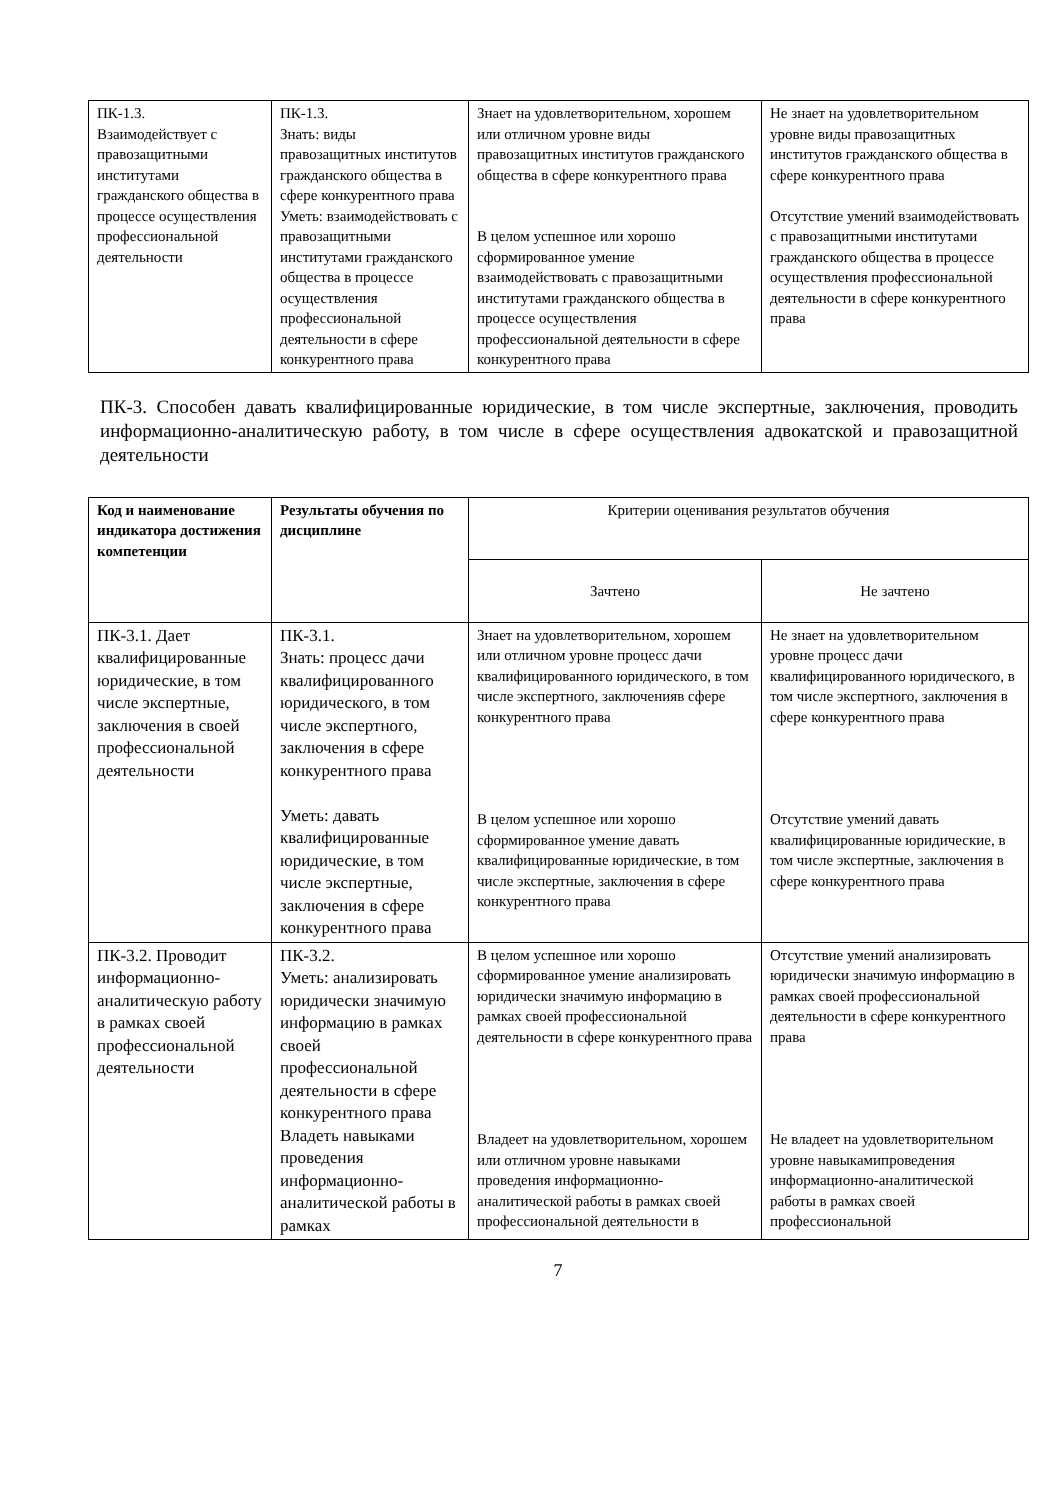| ПК-1.3. Взаимодействует с правозащитными институтами гражданского общества в процессе осуществления профессиональной деятельности | ПК-1.3. Знать: виды правозащитных институтов гражданского общества в сфере конкурентного права Уметь: взаимодействовать с правозащитными институтами гражданского общества в процессе осуществления профессиональной деятельности в сфере конкурентного права | Знает на удовлетворительном, хорошем или отличном уровне виды правозащитных институтов гражданского общества в сфере конкурентного права В целом успешное или хорошо сформированное умение взаимодействовать с правозащитными институтами гражданского общества в процессе осуществления профессиональной деятельности в сфере конкурентного права | Не знает на удовлетворительном уровне виды правозащитных институтов гражданского общества в сфере конкурентного права Отсутствие умений взаимодействовать с правозащитными институтами гражданского общества в процессе осуществления профессиональной деятельности в сфере конкурентного права |
ПК-3. Способен давать квалифицированные юридические, в том числе экспертные, заключения, проводить информационно-аналитическую работу, в том числе в сфере осуществления адвокатской и правозащитной деятельности
| Код и наименование индикатора достижения компетенции | Результаты обучения по дисциплине | Критерии оценивания результатов обучения | |
| | | Зачтено | Не зачтено |
| ПК-3.1. Дает квалифицированные юридические, в том числе экспертные, заключения в своей профессиональной деятельности | ПК-3.1. Знать: процесс дачи квалифицированного юридического, в том числе экспертного, заключения в сфере конкурентного права Уметь: давать квалифицированные юридические, в том числе экспертные, заключения в сфере конкурентного права | Знает на удовлетворительном, хорошем или отличном уровне процесс дачи квалифицированного юридического, в том числе экспертного, заключенияв сфере конкурентного права В целом успешное или хорошо сформированное умение давать квалифицированные юридические, в том числе экспертные, заключения в сфере конкурентного права | Не знает на удовлетворительном уровне процесс дачи квалифицированного юридического, в том числе экспертного, заключения в сфере конкурентного права Отсутствие умений давать квалифицированные юридические, в том числе экспертные, заключения в сфере конкурентного права |
| ПК-3.2. Проводит информационно-аналитическую работу в рамках своей профессиональной деятельности | ПК-3.2. Уметь: анализировать юридически значимую информацию в рамках своей профессиональной деятельности в сфере конкурентного права Владеть навыками проведения информационно-аналитической работы в рамках | В целом успешное или хорошо сформированное умение анализировать юридически значимую информацию в рамках своей профессиональной деятельности в сфере конкурентного права Владеет на удовлетворительном, хорошем или отличном уровне навыками проведения информационно-аналитической работы в рамках своей профессиональной деятельности в | Отсутствие умений анализировать юридически значимую информацию в рамках своей профессиональной деятельности в сфере конкурентного права Не владеет на удовлетворительном уровне навыкамипроведения информационно-аналитической работы в рамках своей профессиональной |
7